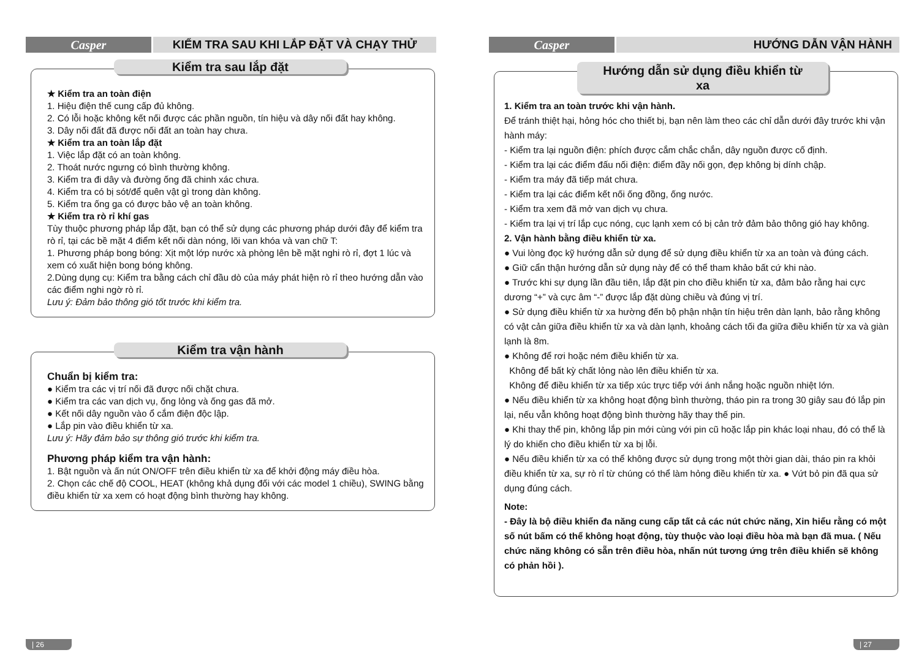Casper KIỂM TRA SAU KHI LẮP ĐẶT VÀ CHẠY THỬ
Kiểm tra sau lắp đặt
★ Kiểm tra an toàn điện
1. Hiệu điện thế cung cấp đủ không.
2. Có lỗi hoặc không kết nối được các phần nguồn, tín hiệu và dây nối đất hay không.
3. Dây nối đất đã được nối đất an toàn hay chưa.
★ Kiểm tra an toàn lắp đặt
1. Việc lắp đặt có an toàn không.
2. Thoát nước ngưng có bình thường không.
3. Kiểm tra đi dây và đường ống đã chinh xác chưa.
4. Kiểm tra có bị sót/để quên vật gì trong dàn không.
5. Kiểm tra ống ga có được bảo vệ an toàn không.
★ Kiểm tra rò rỉ khí gas
Tùy thuộc phương pháp lắp đặt, bạn có thể sử dụng các phương pháp dưới đây để kiểm tra rò rỉ, tại các bề mặt 4 điểm kết nối dàn nóng, lõi van khóa và van chữ T:
1. Phương pháp bong bóng: Xịt một lớp nước xà phòng lên bề mặt nghi rò rỉ, đợt 1 lúc và xem có xuất hiện bong bóng không.
2.Dùng dụng cụ: Kiểm tra bằng cách chỉ đầu dò của máy phát hiện rò rỉ theo hướng dẫn vào các điểm nghi ngờ rò rỉ.
Lưu ý: Đảm bảo thông gió tốt trước khi kiểm tra.
Kiểm tra vận hành
Chuẩn bị kiểm tra:
● Kiểm tra các vị trí nối đã được nối chặt chưa.
● Kiểm tra các van dịch vụ, ống lỏng và ống gas đã mở.
● Kết nối dây nguồn vào ổ cắm điện độc lập.
● Lắp pin vào điều khiển từ xa.
Lưu ý: Hãy đảm bảo sự thông gió trước khi kiểm tra.
Phương pháp kiểm tra vận hành:
1. Bật nguồn và ấn nút ON/OFF trên điều khiển từ xa để khởi động máy điều hòa.
2. Chọn các chế độ COOL, HEAT (không khả dụng đối với các model 1 chiều), SWING bằng điều khiển từ xa xem có hoạt động bình thường hay không.
| 26
Casper HƯỚNG DẪN VẬN HÀNH
Hướng dẫn sử dụng điều khiển từ xa
1. Kiểm tra an toàn trước khi vận hành.
Để tránh thiệt hại, hỏng hóc cho thiết bị, bạn nên làm theo các chỉ dẫn dưới đây trước khi vận hành máy:
- Kiểm tra lại nguồn điện: phích được cắm chắc chắn, dây nguồn được cố định.
- Kiểm tra lại các điểm đấu nối điện: điểm đầy nối gọn, đẹp không bị dính chập.
- Kiểm tra máy đã tiếp mát chưa.
- Kiểm tra lại các điểm kết nối ống đồng, ống nước.
- Kiểm tra xem đã mở van dịch vụ chưa.
- Kiểm tra lại vị trí lắp cục nóng, cục lạnh xem có bị cản trở đảm bảo thông gió hay không.
2. Vận hành bằng điều khiển từ xa.
● Vui lòng đọc kỹ hướng dẫn sử dụng để sử dụng điều khiển từ xa an toàn và đúng cách.
● Giữ cẩn thận hướng dẫn sử dụng này để có thể tham khảo bất cứ khi nào.
● Trước khi sự dụng lần đầu tiên, lắp đặt pin cho điều khiển từ xa, đảm bảo rằng hai cực dương “+” và cực âm “-” được lắp đặt dùng chiều và đúng vị trí.
● Sử dụng điều khiển từ xa hường đến bộ phận nhận tín hiệu trên dàn lạnh, bảo rằng không có vật cản giữa điều khiển từ xa và dàn lạnh, khoảng cách tối đa giữa điều khiển từ xa và giàn lạnh là 8m.
● Không để rơi hoặc ném điều khiển từ xa.
Không để bất kỳ chất lỏng nào lên điều khiển từ xa.
Không để điều khiển từ xa tiếp xúc trực tiếp với ánh nắng hoặc nguồn nhiệt lớn.
● Nếu điều khiển từ xa không hoạt động bình thường, tháo pin ra trong 30 giây sau đó lắp pin lại, nếu vẫn không hoạt động bình thường hãy thay thế pin.
● Khi thay thế pin, không lắp pin mới cùng với pin cũ hoặc lắp pin khác loại nhau, đó có thể là lý do khiến cho điều khiển từ xa bị lỗi.
● Nếu điều khiển từ xa có thể không được sử dụng trong một thời gian dài, tháo pin ra khỏi điều khiển từ xa, sự rò rỉ từ chúng có thể làm hỏng điều khiển từ xa. ● Vứt bỏ pin đã qua sử dụng đúng cách.
Note:
- Đây là bộ điều khiển đa năng cung cấp tất cả các nút chức năng, Xin hiểu rằng có một số nút bấm có thể không hoạt động, tùy thuộc vào loại điều hòa mà bạn đã mua. ( Nếu chức năng không có sẵn trên điều hòa, nhấn nút tương ứng trên điều khiển sẽ không có phản hồi ).
| 27